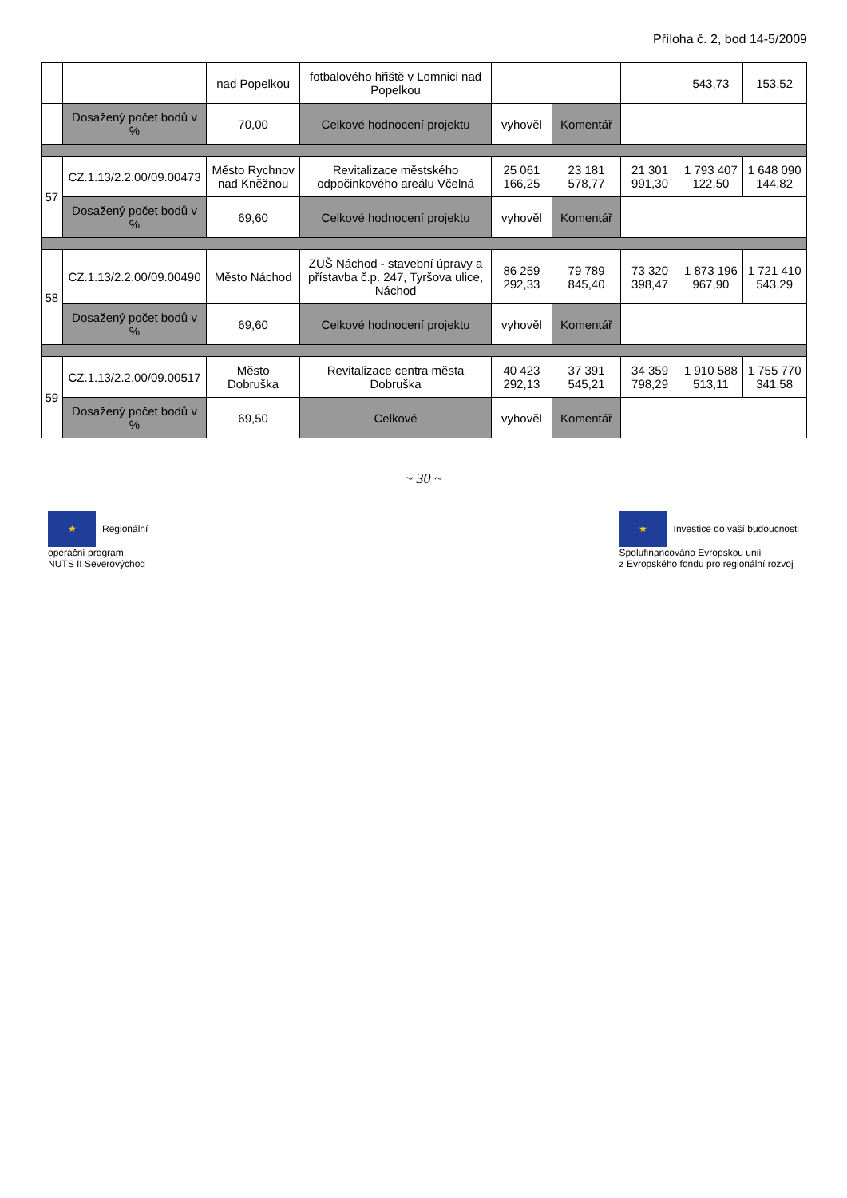Příloha č. 2, bod 14-5/2009
| | | nad Popelkou | fotbalového hřiště v Lomnici nad Popelkou | | | | 543,73 | 153,52 |
| | Dosažený počet bodů v % | 70,00 | Celkové hodnocení projektu | vyhověl | Komentář | | | |
| 57 | CZ.1.13/2.2.00/09.00473 | Město Rychnov nad Kněžnou | Revitalizace městského odpočinkového areálu Včelná | 25 061 166,25 | 23 181 578,77 | 21 301 991,30 | 1 793 407 122,50 | 1 648 090 144,82 |
| | Dosažený počet bodů v % | 69,60 | Celkové hodnocení projektu | vyhověl | Komentář | | | |
| 58 | CZ.1.13/2.2.00/09.00490 | Město Náchod | ZUŠ Náchod - stavební úpravy a přístavba č.p. 247, Tyršova ulice, Náchod | 86 259 292,33 | 79 789 845,40 | 73 320 398,47 | 1 873 196 967,90 | 1 721 410 543,29 |
| | Dosažený počet bodů v % | 69,60 | Celkové hodnocení projektu | vyhověl | Komentář | | | |
| 59 | CZ.1.13/2.2.00/09.00517 | Město Dobruška | Revitalizace centra města Dobruška | 40 423 292,13 | 37 391 545,21 | 34 359 798,29 | 1 910 588 513,11 | 1 755 770 341,58 |
| | Dosažený počet bodů v % | 69,50 | Celkové | vyhověl | Komentář | | | |
~ 30 ~
★ Regionální
operační program
NUTS II Severovýchod
★ Investice do vaší budoucnosti
Spolufinancováno Evropskou unií
z Evropského fondu pro regionální rozvoj